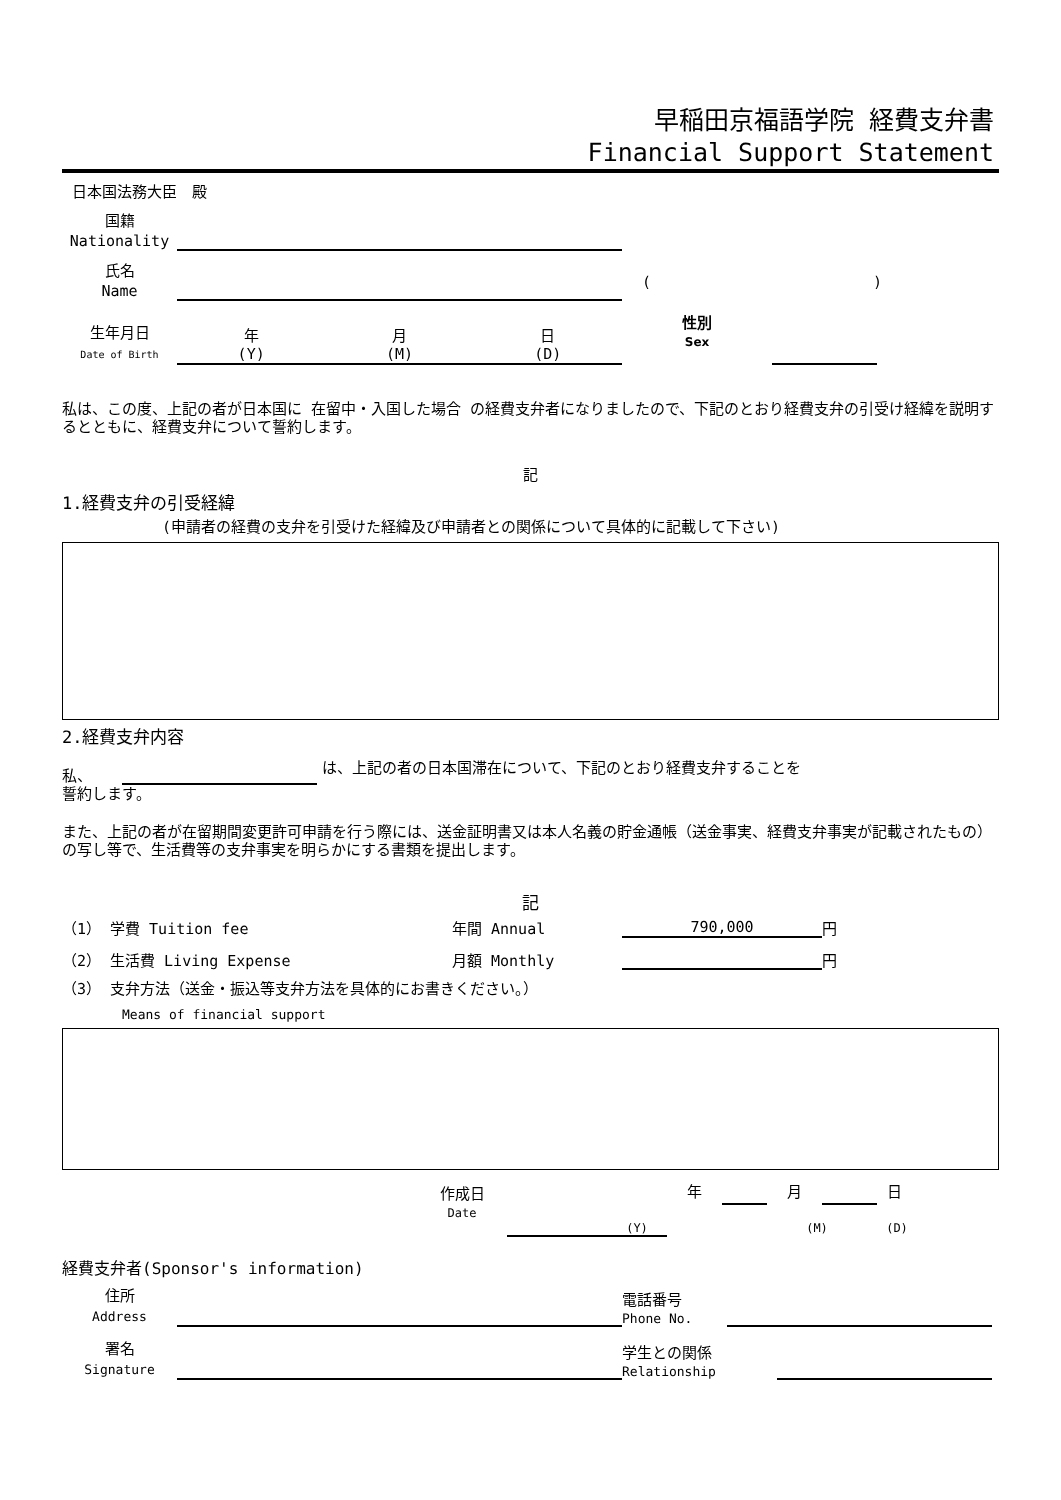早稲田京福語学院 経費支弁書
Financial Support Statement
日本国法務大臣　殿
国籍
Nationality
氏名
Name
()
生年月日
Date of Birth
年
(Y) 月
(M) 日
(D)
性別
Sex
私は、この度、上記の者が日本国に 在留中・入国した場合 の経費支弁者になりましたので、下記のとおり経費支弁の引受け経緯を説明するとともに、経費支弁について誓約します。
記
1.経費支弁の引受経緯
(申請者の経費の支弁を引受けた経緯及び申請者との関係について具体的に記載して下さい)
2.経費支弁内容
私、
は、上記の者の日本国滞在について、下記のとおり経費支弁することを
誓約します。
また、上記の者が在留期間変更許可申請を行う際には、送金証明書又は本人名義の貯金通帳（送金事実、経費支弁事実が記載されたもの）の写し等で、生活費等の支弁事実を明らかにする書類を提出します。
記
（1） 学費 Tuition fee 年間 Annual
790,000
円
（2） 生活費 Living Expense 月額 Monthly
円
（3） 支弁方法（送金・振込等支弁方法を具体的にお書きください。）
Means of financial support
作成日
Date
年
月
日
(Y) (M) (D)
経費支弁者(Sponsor's information)
住所
Address
電話番号
Phone No.
署名
Signature
学生との関係
Relationship